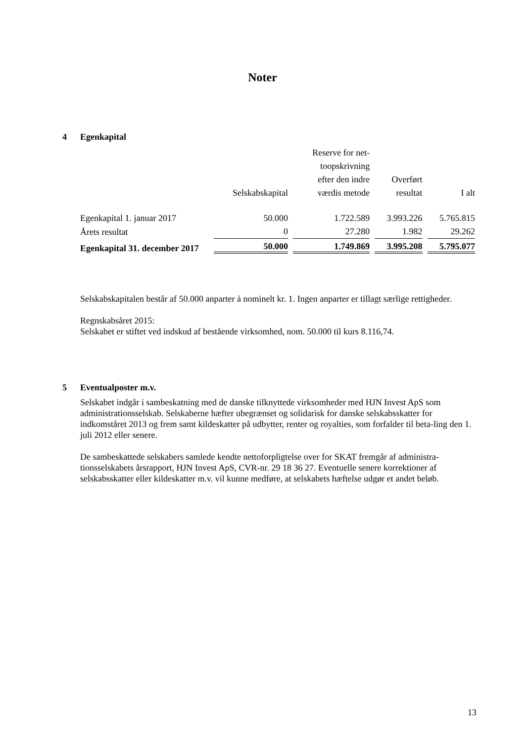Noter
4 Egenkapital
| | Selskabskapital | Reserve for net- toopskrivning efter den indre værdis metode | Overført resultat | I alt |
| --- | --- | --- | --- | --- |
| Egenkapital 1. januar 2017 | 50.000 | 1.722.589 | 3.993.226 | 5.765.815 |
| Årets resultat | 0 | 27.280 | 1.982 | 29.262 |
| Egenkapital 31. december 2017 | 50.000 | 1.749.869 | 3.995.208 | 5.795.077 |
Selskabskapitalen består af 50.000 anparter à nominelt kr. 1. Ingen anparter er tillagt særlige rettigheder.
Regnskabsåret 2015:
Selskabet er stiftet ved indskud af bestående virksomhed, nom. 50.000 til kurs 8.116,74.
5 Eventualposter m.v.
Selskabet indgår i sambeskatning med de danske tilknyttede virksomheder med HJN Invest ApS som administrationsselskab. Selskaberne hæfter ubegrænset og solidarisk for danske selskabsskatter for indkomståret 2013 og frem samt kildeskatter på udbytter, renter og royalties, som forfalder til beta-ling den 1. juli 2012 eller senere.
De sambeskattede selskabers samlede kendte nettoforpligtelse over for SKAT fremgår af administra-tionsselskabets årsrapport, HJN Invest ApS, CVR-nr. 29 18 36 27. Eventuelle senere korrektioner af selskabsskatter eller kildeskatter m.v. vil kunne medføre, at selskabets hæftelse udgør et andet beløb.
13